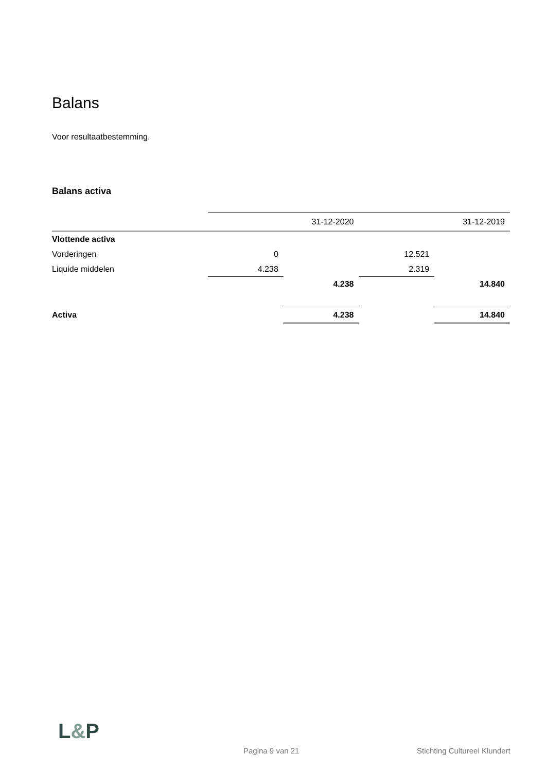Balans
Voor resultaatbestemming.
Balans activa
| | | 31-12-2020 | | 31-12-2019 |
| Vlottende activa | | | | |
| Vorderingen | 0 | | 12.521 | |
| Liquide middelen | 4.238 | | 2.319 | |
| | | 4.238 | | 14.840 |
| Activa | | 4.238 | | 14.840 |
L&P
Pagina 9 van 21 Stichting Cultureel Klundert